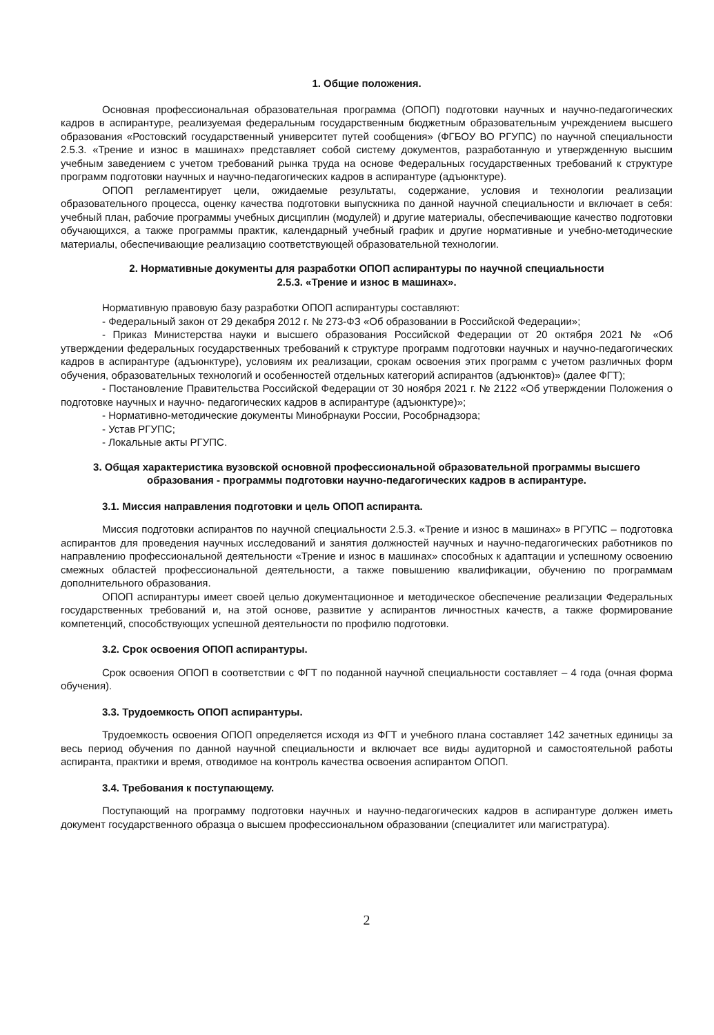1. Общие положения.
Основная профессиональная образовательная программа (ОПОП) подготовки научных и научно-педагогических кадров в аспирантуре, реализуемая федеральным государственным бюджетным образовательным учреждением высшего образования «Ростовский государственный университет путей сообщения» (ФГБОУ ВО РГУПС) по научной специальности 2.5.3. «Трение и износ в машинах» представляет собой систему документов, разработанную и утвержденную высшим учебным заведением с учетом требований рынка труда на основе Федеральных государственных требований к структуре программ подготовки научных и научно-педагогических кадров в аспирантуре (адъюнктуре).
ОПОП регламентирует цели, ожидаемые результаты, содержание, условия и технологии реализации образовательного процесса, оценку качества подготовки выпускника по данной научной специальности и включает в себя: учебный план, рабочие программы учебных дисциплин (модулей) и другие материалы, обеспечивающие качество подготовки обучающихся, а также программы практик, календарный учебный график и другие нормативные и учебно-методические материалы, обеспечивающие реализацию соответствующей образовательной технологии.
2. Нормативные документы для разработки ОПОП аспирантуры по научной специальности
2.5.3. «Трение и износ в машинах».
Нормативную правовую базу разработки ОПОП аспирантуры составляют:
- Федеральный закон от 29 декабря 2012 г. № 273-ФЗ «Об образовании в Российской Федерации»;
- Приказ Министерства науки и высшего образования Российской Федерации от 20 октября 2021 № «Об утверждении федеральных государственных требований к структуре программ подготовки научных и научно-педагогических кадров в аспирантуре (адъюнктуре), условиям их реализации, срокам освоения этих программ с учетом различных форм обучения, образовательных технологий и особенностей отдельных категорий аспирантов (адъюнктов)» (далее ФГТ);
- Постановление Правительства Российской Федерации от 30 ноября 2021 г. № 2122 «Об утверждении Положения о подготовке научных и научно- педагогических кадров в аспирантуре (адъюнктуре)»;
- Нормативно-методические документы Минобрнауки России, Рособрнадзора;
- Устав РГУПС;
- Локальные акты РГУПС.
3. Общая характеристика вузовской основной профессиональной образовательной программы высшего образования - программы подготовки научно-педагогических кадров в аспирантуре.
3.1. Миссия направления подготовки и цель ОПОП аспиранта.
Миссия подготовки аспирантов по научной специальности 2.5.3. «Трение и износ в машинах» в РГУПС – подготовка аспирантов для проведения научных исследований и занятия должностей научных и научно-педагогических работников по направлению профессиональной деятельности «Трение и износ в машинах» способных к адаптации и успешному освоению смежных областей профессиональной деятельности, а также повышению квалификации, обучению по программам дополнительного образования.
ОПОП аспирантуры имеет своей целью документационное и методическое обеспечение реализации Федеральных государственных требований и, на этой основе, развитие у аспирантов личностных качеств, а также формирование компетенций, способствующих успешной деятельности по профилю подготовки.
3.2. Срок освоения ОПОП аспирантуры.
Срок освоения ОПОП в соответствии с ФГТ по поданной научной специальности составляет – 4 года (очная форма обучения).
3.3. Трудоемкость ОПОП аспирантуры.
Трудоемкость освоения ОПОП определяется исходя из ФГТ и учебного плана составляет 142 зачетных единицы за весь период обучения по данной научной специальности и включает все виды аудиторной и самостоятельной работы аспиранта, практики и время, отводимое на контроль качества освоения аспирантом ОПОП.
3.4. Требования к поступающему.
Поступающий на программу подготовки научных и научно-педагогических кадров в аспирантуре должен иметь документ государственного образца о высшем профессиональном образовании (специалитет или магистратура).
2